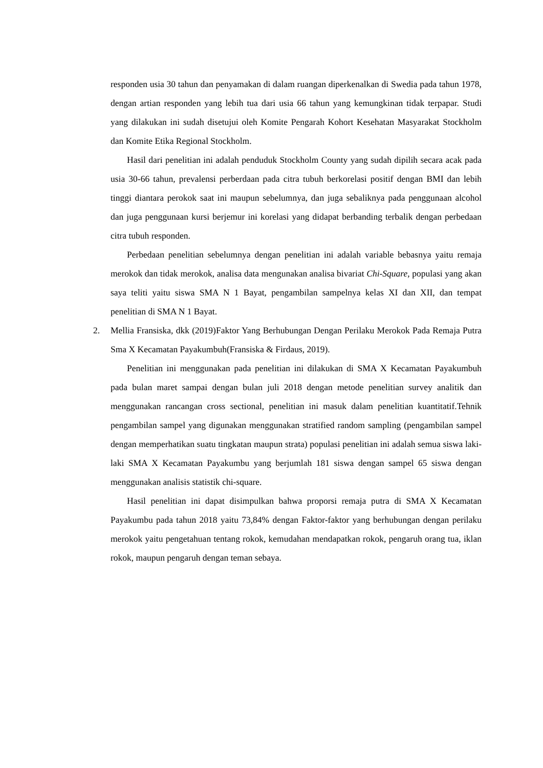responden usia 30 tahun dan penyamakan di dalam ruangan diperkenalkan di Swedia pada tahun 1978, dengan artian responden yang lebih tua dari usia 66 tahun yang kemungkinan tidak terpapar. Studi yang dilakukan ini sudah disetujui oleh Komite Pengarah Kohort Kesehatan Masyarakat Stockholm dan Komite Etika Regional Stockholm.
Hasil dari penelitian ini adalah penduduk Stockholm County yang sudah dipilih secara acak pada usia 30-66 tahun, prevalensi perberdaan pada citra tubuh berkorelasi positif dengan BMI dan lebih tinggi diantara perokok saat ini maupun sebelumnya, dan juga sebaliknya pada penggunaan alcohol dan juga penggunaan kursi berjemur ini korelasi yang didapat berbanding terbalik dengan perbedaan citra tubuh responden.
Perbedaan penelitian sebelumnya dengan penelitian ini adalah variable bebasnya yaitu remaja merokok dan tidak merokok, analisa data mengunakan analisa bivariat Chi-Square, populasi yang akan saya teliti yaitu siswa SMA N 1 Bayat, pengambilan sampelnya kelas XI dan XII, dan tempat penelitian di SMA N 1 Bayat.
2. Mellia Fransiska, dkk (2019)Faktor Yang Berhubungan Dengan Perilaku Merokok Pada Remaja Putra Sma X Kecamatan Payakumbuh(Fransiska & Firdaus, 2019).
Penelitian ini menggunakan pada penelitian ini dilakukan di SMA X Kecamatan Payakumbuh pada bulan maret sampai dengan bulan juli 2018 dengan metode penelitian survey analitik dan menggunakan rancangan cross sectional, penelitian ini masuk dalam penelitian kuantitatif.Tehnik pengambilan sampel yang digunakan menggunakan stratified random sampling (pengambilan sampel dengan memperhatikan suatu tingkatan maupun strata) populasi penelitian ini adalah semua siswa laki-laki SMA X Kecamatan Payakumbu yang berjumlah 181 siswa dengan sampel 65 siswa dengan menggunakan analisis statistik chi-square.
Hasil penelitian ini dapat disimpulkan bahwa proporsi remaja putra di SMA X Kecamatan Payakumbu pada tahun 2018 yaitu 73,84% dengan Faktor-faktor yang berhubungan dengan perilaku merokok yaitu pengetahuan tentang rokok, kemudahan mendapatkan rokok, pengaruh orang tua, iklan rokok, maupun pengaruh dengan teman sebaya.